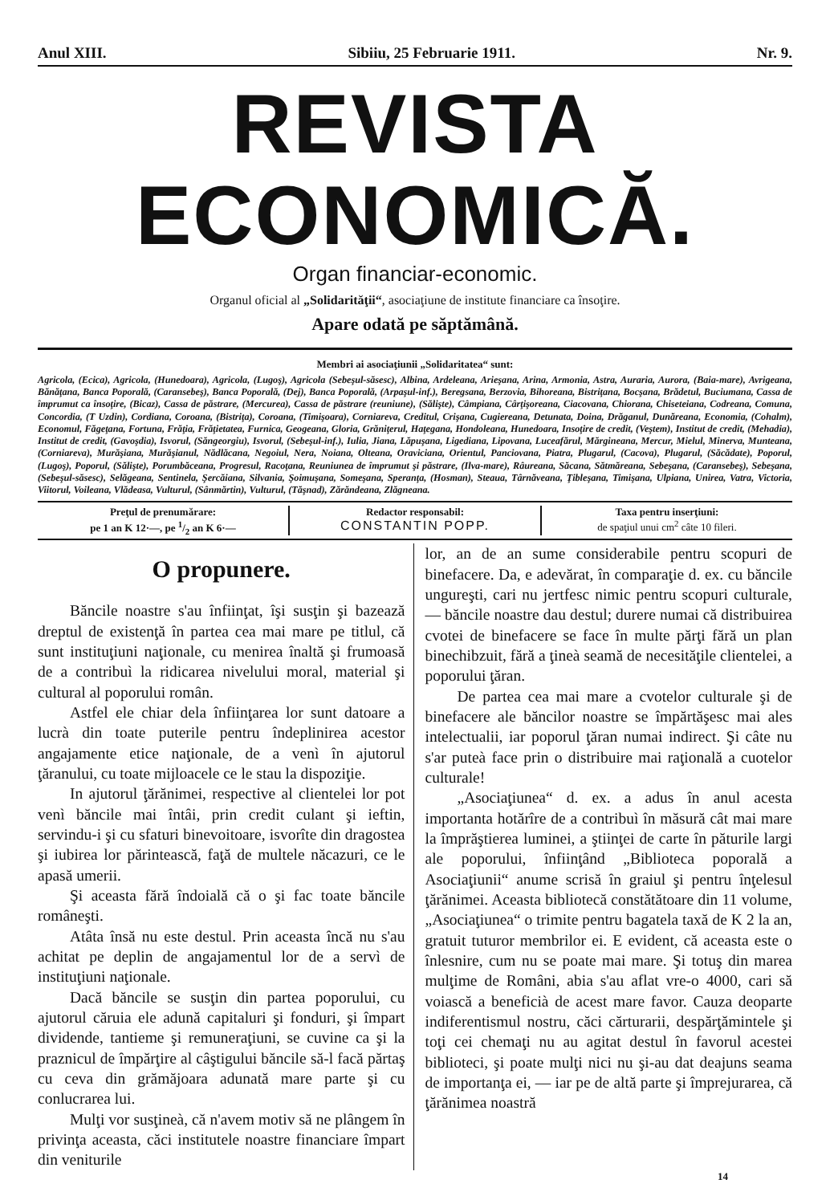Anul XIII. Sibiiu, 25 Februarie 1911. Nr. 9.
REVISTA ECONOMICĂ.
Organ financiar-economic.
Organul oficial al „Solidarităţii“, asociaţiune de institute financiare ca însoţire.
Apare odată pe săptămână.
Membri ai asociaţiunii „Solidaritatea“ sunt:
Agricola, (Ecica), Agricola, (Hunedoara), Agricola, (Lugoş), Agricola (Sebeşul-săsesc), Albina, Ardeleana, Arieşana, Arina, Armonia, Astra, Auraria, Aurora, (Baia-mare), Avrigeana, Bănăţana, Banca Poporală, (Caransebeş), Banca Poporală, (Dej), Banca Poporală, (Arpaşul-inf.), Beregsana, Berzovia, Bihoreana, Bistriţana, Bocşana, Brădetul, Buciumana, Cassa de împrumut ca însoţire, (Bicaz), Cassa de păstrare, (Mercurea), Cassa de păstrare (reuniune), (Sălişte), Câmpiana, Cârţişoreana, Ciacovana, Chiorana, Chiseteiana, Codreana, Comuna, Concordia, (T Uzdin), Cordiana, Coroana, (Bistriţa), Coroana, (Timişoara), Corniareva, Creditul, Crişana, Cugiereana, Detunata, Doina, Drăganul, Dunăreana, Economia, (Cohalm), Economul, Făgeţana, Fortuna, Frăţia, Frăţietatea, Furnica, Geogeana, Gloria, Grăniţerul, Haţegana, Hondoleana, Hunedoara, Insoţire de credit, (Veştem), Institut de credit, (Mehadia), Institut de credit, (Gavoşdia), Isvorul, (Săngeorgiu), Isvorul, (Sebeşul-inf.), Iulia, Jiana, Lăpuşana, Ligediana, Lipovana, Luceafărul, Mărgineana, Mercur, Mielul, Minerva, Munteana, (Corniareva), Murăşiana, Murăşianul, Nădlăcana, Negoiul, Nera, Noiana, Olteana, Oraviciana, Orientul, Panciovana, Piatra, Plugarul, (Cacova), Plugarul, (Săcădate), Poporul, (Lugoş), Poporul, (Sălişte), Porumbăceana, Progresul, Racoţana, Reuniunea de împrumut şi păstrare, (Ilva-mare), Râureana, Săcana, Sătmăreana, Sebeşana, (Caransebeş), Sebeşana, (Sebeşul-săsesc), Selăgeana, Sentinela, Şercăiana, Silvania, Şoimuşana, Someşana, Speranţa, (Hosman), Steaua, Târnăveana, Ţibleşana, Timişana, Ulpiana, Unirea, Vatra, Victoria, Viitorul, Voileana, Vlădeasa, Vulturul, (Sânmărtin), Vulturul, (Tăşnad), Zărăndeana, Zlăgneana.
Preţul de prenumărare:
pe 1 an K 12·—, pe 1/2 an K 6·—
Redactor responsabil:
CONSTANTIN POPP.
Taxa pentru inserţiuni:
de spaţiul unui cm<sup>2</sup> câte 10 fileri.
O propunere.
Băncile noastre s'au înfiinţat, îşi susţin şi bazează dreptul de existenţă în partea cea mai mare pe titlul, că sunt instituţiuni naţionale, cu menirea înaltă şi frumoasă de a contribuì la ridicarea nivelului moral, material şi cultural al poporului român.
Astfel ele chiar dela înfiinţarea lor sunt datoare a lucrà din toate puterile pentru îndeplinirea acestor angajamente etice naţionale, de a venì în ajutorul ţăranului, cu toate mijloacele ce le stau la dispoziţie.
In ajutorul ţărănimei, respective al clientelei lor pot venì băncile mai întâi, prin credit culant şi ieftin, servindu-i şi cu sfaturi binevoitoare, isvorîte din dragostea şi iubirea lor părintească, faţă de multele năcazuri, ce le apasă umerii.
Şi aceasta fără îndoială că o şi fac toate băncile româneşti.
Atâta însă nu este destul. Prin aceasta încă nu s'au achitat pe deplin de angajamentul lor de a servì de instituţiuni naţionale.
Dacă băncile se susţin din partea poporului, cu ajutorul căruia ele adună capitaluri şi fonduri, şi împart dividende, tantieme şi remuneraţiuni, se cuvine ca şi la praznicul de împărţire al câştigului băncile să-l facă părtaş cu ceva din grămăjoara adunată mare parte şi cu conlucrarea lui.
Mulţi vor susţineà, că n'avem motiv să ne plângem în privinţa aceasta, căci institutele noastre financiare împart din veniturile
lor, an de an sume considerabile pentru scopuri de binefacere. Da, e adevărat, în comparaţie d. ex. cu băncile ungureşti, cari nu jertfesc nimic pentru scopuri culturale, — băncile noastre dau destul; durere numai că distribuirea cvotei de binefacere se face în multe părţi fără un plan binechibzuit, fără a ţineà seamă de necesităţile clientelei, a poporului ţăran.
De partea cea mai mare a cvotelor culturale şi de binefacere ale băncilor noastre se împărtăşesc mai ales intelectualii, iar poporul ţăran numai indirect. Şi câte nu s'ar puteà face prin o distribuire mai raţională a cuotelor culturale!
„Asociaţiunea“ d. ex. a adus în anul acesta importanta hotărîre de a contribuì în măsură cât mai mare la împrăştierea luminei, a ştiinţei de carte în păturile largi ale poporului, înfiinţând „Biblioteca poporală a Asociaţiunii“ anume scrisă în graiul şi pentru înţelesul ţărănimei. Aceasta bibliotecă constătătoare din 11 volume, „Asociaţiunea“ o trimite pentru bagatela taxă de K 2 la an, gratuit tuturor membrilor ei. E evident, că aceasta este o înlesnire, cum nu se poate mai mare. Şi totuş din marea mulţime de Români, abia s'au aflat vre-o 4000, cari să voiască a beneficià de acest mare favor. Cauza deoparte indiferentismul nostru, căci cărturarii, despărţămintele şi toţi cei chemaţi nu au agitat destul în favorul acestei biblioteci, şi poate mulţi nici nu şi-au dat deajuns seama de importanţa ei, — iar pe de altă parte şi împrejurarea, că ţărănimea noastră
14